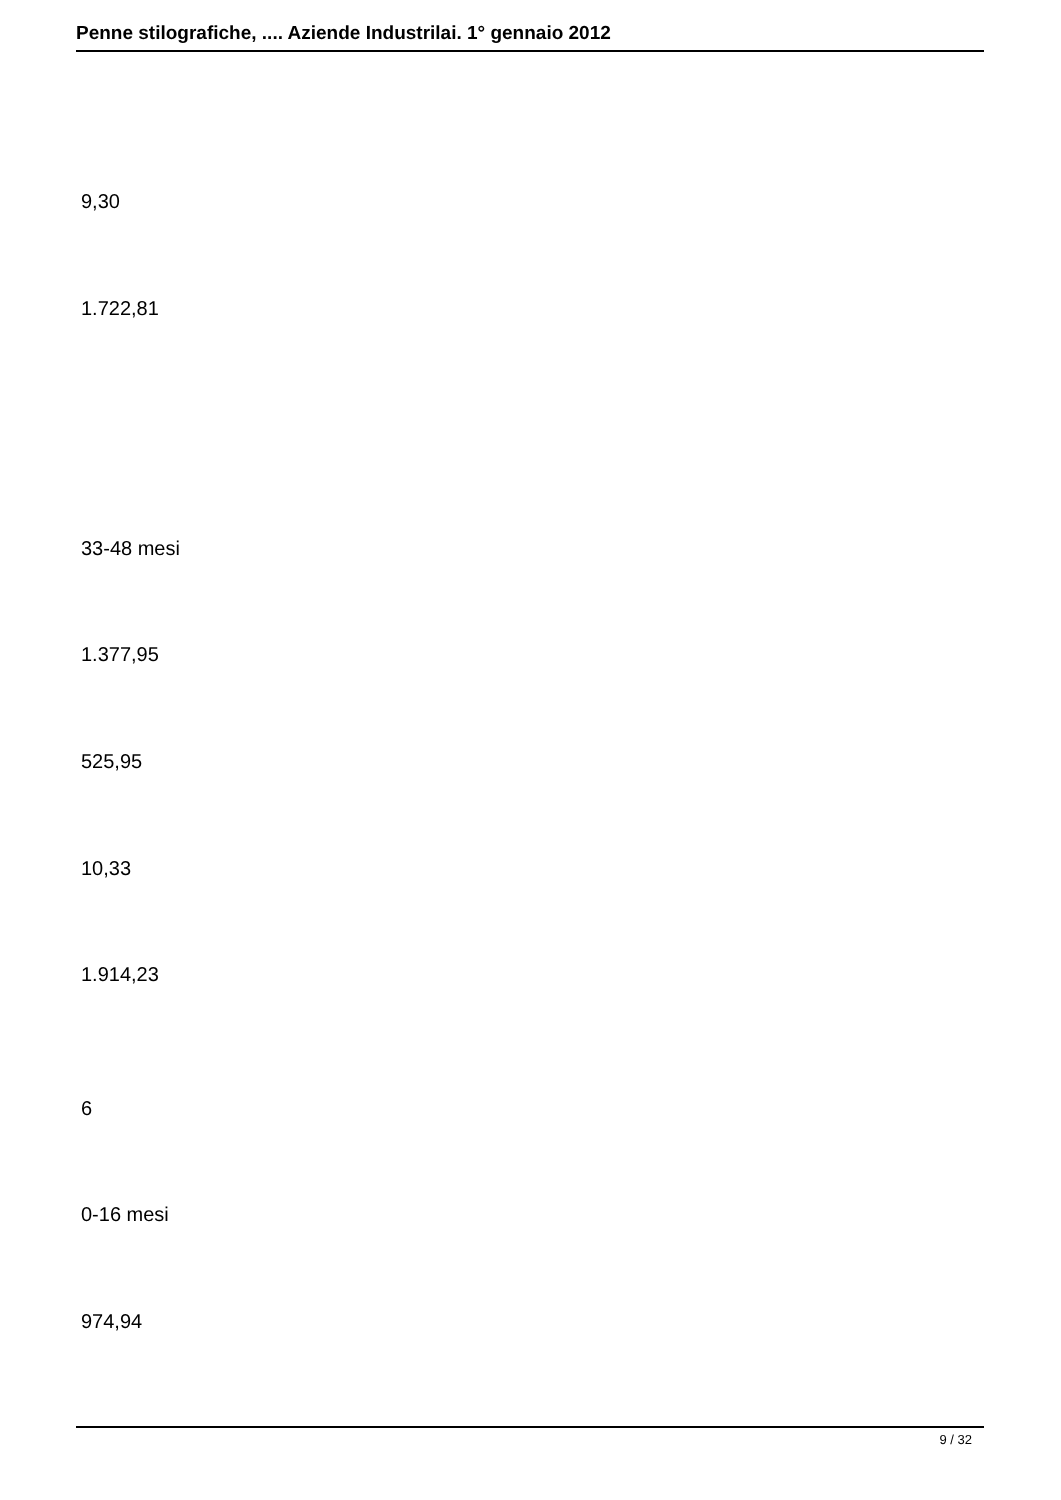Penne stilografiche, .... Aziende Industrilai. 1° gennaio 2012
9,30
1.722,81
33-48 mesi
1.377,95
525,95
10,33
1.914,23
6
0-16 mesi
974,94
9 / 32